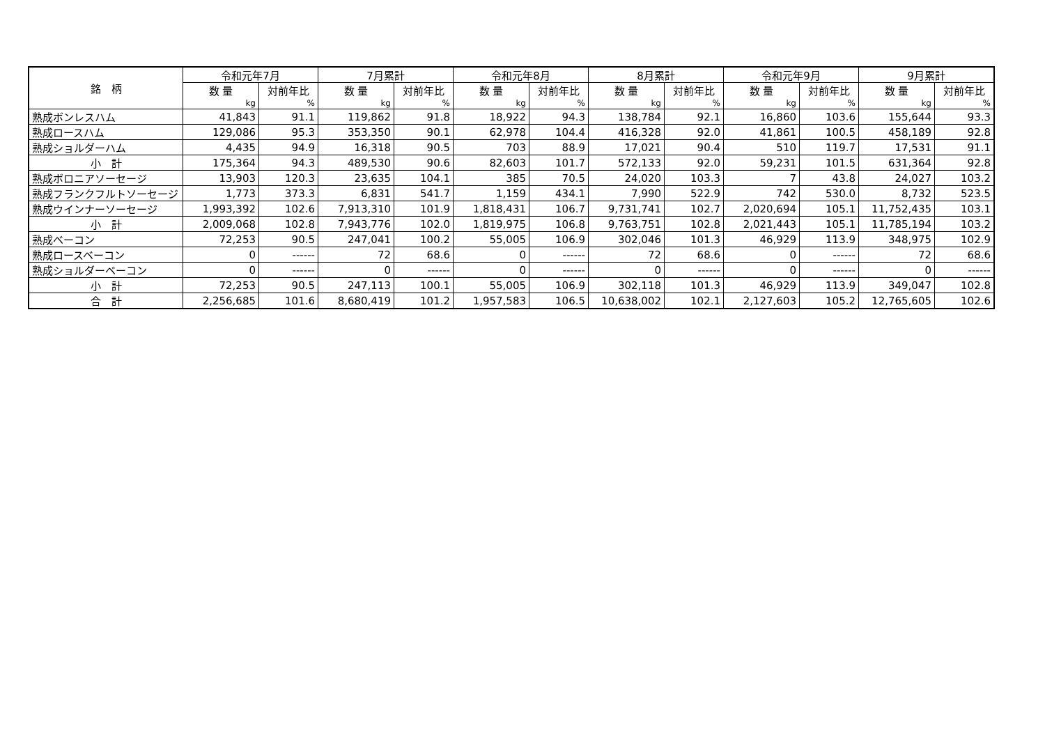| 銘 柄 | 令和元年7月 | | 7月累計 | | 令和元年8月 | | 8月累計 | | 令和元年9月 | | 9月累計 | |
| --- | --- | --- | --- | --- | --- | --- | --- | --- | --- | --- | --- | --- |
| | 数 量 | 対前年比 | 数 量 | 対前年比 | 数 量 | 対前年比 | 数 量 | 対前年比 | 数 量 | 対前年比 | 数 量 | 対前年比 |
| | kg | % | kg | % | kg | % | kg | % | kg | % | kg | % |
| 熟成ボンレスハム | 41,843 | 91.1 | 119,862 | 91.8 | 18,922 | 94.3 | 138,784 | 92.1 | 16,860 | 103.6 | 155,644 | 93.3 |
| 熟成ロースハム | 129,086 | 95.3 | 353,350 | 90.1 | 62,978 | 104.4 | 416,328 | 92.0 | 41,861 | 100.5 | 458,189 | 92.8 |
| 熟成ショルダーハム | 4,435 | 94.9 | 16,318 | 90.5 | 703 | 88.9 | 17,021 | 90.4 | 510 | 119.7 | 17,531 | 91.1 |
| 小 計 | 175,364 | 94.3 | 489,530 | 90.6 | 82,603 | 101.7 | 572,133 | 92.0 | 59,231 | 101.5 | 631,364 | 92.8 |
| 熟成ボロニアソーセージ | 13,903 | 120.3 | 23,635 | 104.1 | 385 | 70.5 | 24,020 | 103.3 | 7 | 43.8 | 24,027 | 103.2 |
| 熟成フランクフルトソーセージ | 1,773 | 373.3 | 6,831 | 541.7 | 1,159 | 434.1 | 7,990 | 522.9 | 742 | 530.0 | 8,732 | 523.5 |
| 熟成ウインナーソーセージ | 1,993,392 | 102.6 | 7,913,310 | 101.9 | 1,818,431 | 106.7 | 9,731,741 | 102.7 | 2,020,694 | 105.1 | 11,752,435 | 103.1 |
| 小 計 | 2,009,068 | 102.8 | 7,943,776 | 102.0 | 1,819,975 | 106.8 | 9,763,751 | 102.8 | 2,021,443 | 105.1 | 11,785,194 | 103.2 |
| 熟成ベーコン | 72,253 | 90.5 | 247,041 | 100.2 | 55,005 | 106.9 | 302,046 | 101.3 | 46,929 | 113.9 | 348,975 | 102.9 |
| 熟成ロースベーコン | 0 | ------ | 72 | 68.6 | 0 | ------ | 72 | 68.6 | 0 | ------ | 72 | 68.6 |
| 熟成ショルダーベーコン | 0 | ------ | 0 | ------ | 0 | ------ | 0 | ------ | 0 | ------ | 0 | ------ |
| 小 計 | 72,253 | 90.5 | 247,113 | 100.1 | 55,005 | 106.9 | 302,118 | 101.3 | 46,929 | 113.9 | 349,047 | 102.8 |
| 合 計 | 2,256,685 | 101.6 | 8,680,419 | 101.2 | 1,957,583 | 106.5 | 10,638,002 | 102.1 | 2,127,603 | 105.2 | 12,765,605 | 102.6 |